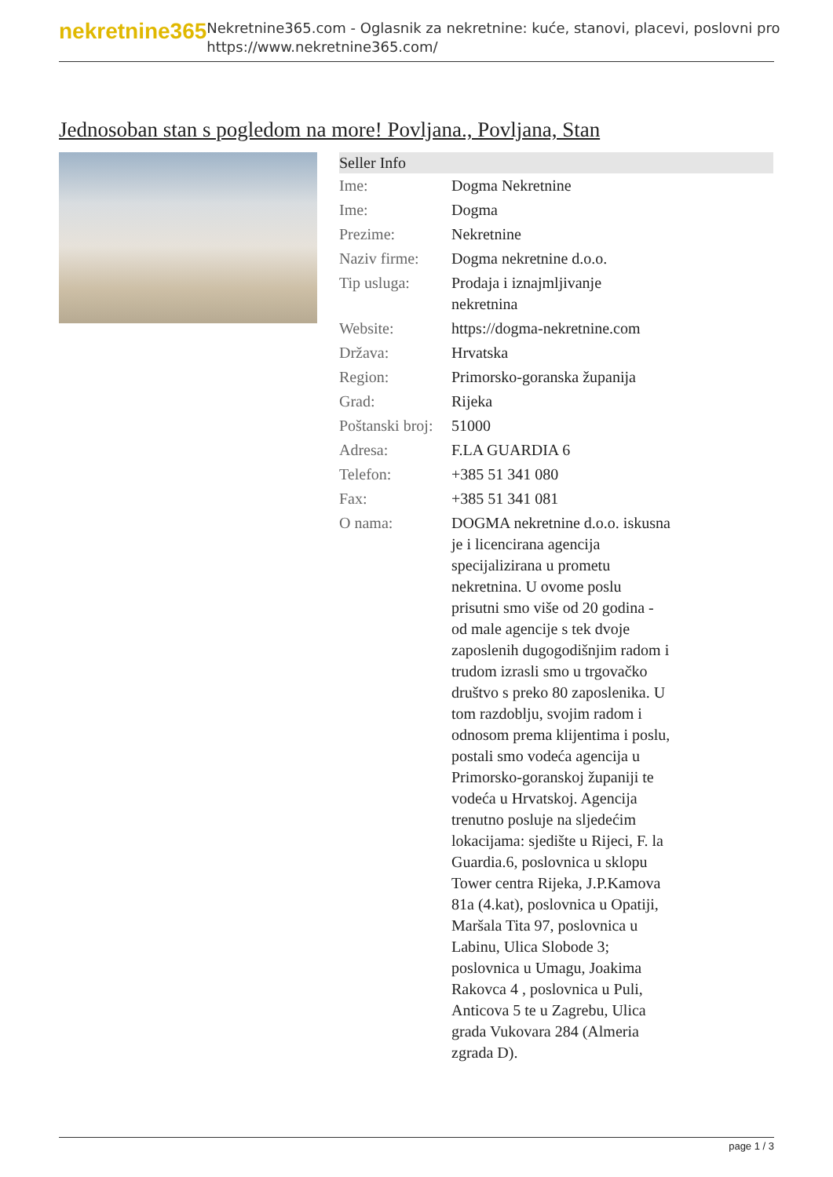nekretnine365
Nekretnine365.com - Oglasnik za nekretnine: kuće, stanovi, placevi, poslovni pro
https://www.nekretnine365.com/
Jednosoban stan s pogledom na more! Povljana., Povljana, Stan
| Seller Info | | |
| --- | --- | --- |
| Ime: | Dogma Nekretnine | |
| Ime: | Dogma | |
| Prezime: | Nekretnine | |
| Naziv firme: | Dogma nekretnine d.o.o. | |
| Tip usluga: | Prodaja i iznajmljivanje nekretnina | |
| Website: | https://dogma-nekretnine.com | |
| Država: | Hrvatska | |
| Region: | Primorsko-goranska županija | |
| Grad: | Rijeka | |
| Poštanski broj: | 51000 | |
| Adresa: | F.LA GUARDIA 6 | |
| Telefon: | +385 51 341 080 | |
| Fax: | +385 51 341 081 | |
| O nama: | DOGMA nekretnine d.o.o. iskusna je i licencirana agencija specijalizirana u prometu nekretnina. U ovome poslu prisutni smo više od 20 godina - od male agencije s tek dvoje zaposlenih dugogodišnjim radom i trudom izrasli smo u trgovačko društvo s preko 80 zaposlenika. U tom razdoblju, svojim radom i odnosom prema klijentima i poslu, postali smo vodeća agencija u Primorsko-goranskoj županiji te vodeća u Hrvatskoj. Agencija trenutno posluje na sljedećim lokacijama: sjedište u Rijeci, F. la Guardia.6, poslovnica u sklopu Tower centra Rijeka, J.P.Kamova 81a (4.kat), poslovnica u Opatiji, Maršala Tita 97, poslovnica u Labinu, Ulica Slobode 3; poslovnica u Umagu, Joakima Rakovca 4 , poslovnica u Puli, Anticova 5 te u Zagrebu, Ulica grada Vukovara 284 (Almeria zgrada D). | |
page 1 / 3